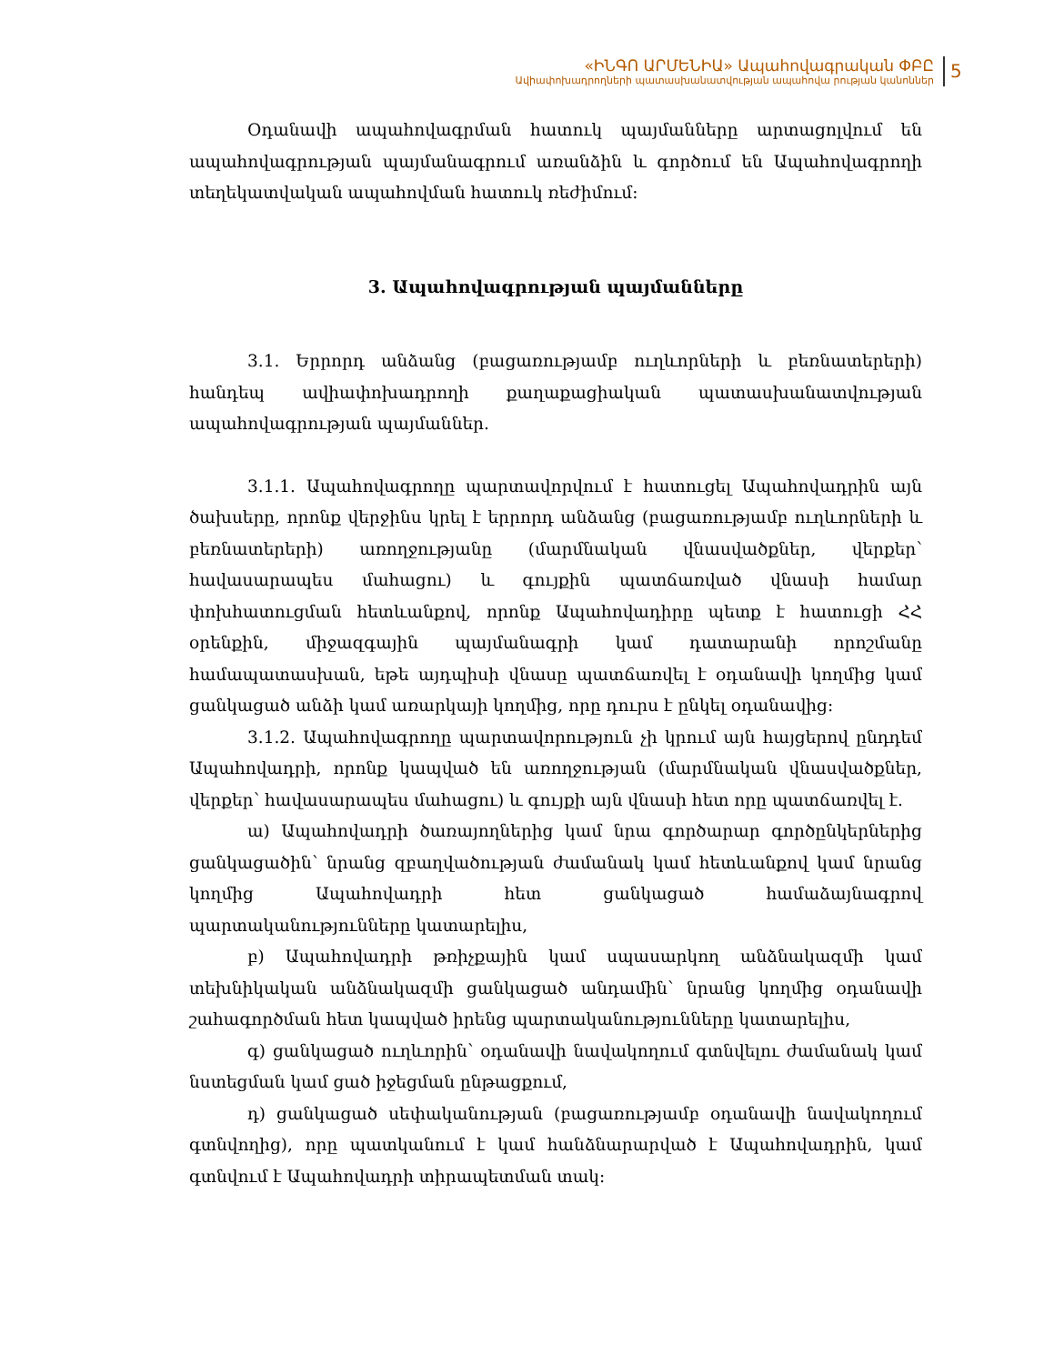«ԻՆԳՈ ԱՐՄԵՆԻԱ» Ապահովագրական ՓԲԸ
Ավիափոխադրողների պատասխանատվության ապահովա րության կանոններ
5
Օդանավի ապահովագրման հատուկ պայմանները արտացոլվում են ապահովագրության պայմանագրում առանձին և գործում են Ապահովագրողի տեղեկատվական ապահովման հատուկ ռեժիմում:
3. Ապահովագրության պայմանները
3.1. Երրորդ անձանց (բացառությամբ ուղևորների և բեռնատերերի) հանդեպ ավիափոխադրողի քաղաքացիական պատասխանատվության ապահովագրության պայմաններ.
3.1.1. Ապահովագրողը պարտավորվում է հատուցել Ապահովադրին այն ծախսերը, որոնք վերջինս կրել է երրորդ անձանց (բացառությամբ ուղևորների և բեռնատերերի) առողջությանը (մարմնական վնասվածքներ, վերքեր՝ հավասարապես մահացու) և գույքին պատճառված վնասի համար փոխհատուցման հետևանքով, որոնք Ապահովադիրը պետք է հատուցի ՀՀ օրենքին, միջազգային պայմանագրի կամ դատարանի որոշմանը համապատասխան, եթե այդպիսի վնասը պատճառվել է օդանավի կողմից կամ ցանկացած անձի կամ առարկայի կողմից, որը դուրս է ընկել օդանավից:
3.1.2. Ապահովագրողը պարտավորություն չի կրում այն հայցերով ընդդեմ Ապահովադրի, որոնք կապված են առողջության (մարմնական վնասվածքներ, վերքեր՝ հավասարապես մահացու) և գույքի այն վնասի հետ որը պատճառվել է.
ա) Ապահովադրի ծառայողներից կամ նրա գործարար գործընկերներից ցանկացածին՝ նրանց զբաղվածության ժամանակ կամ հետևանքով կամ նրանց կողմից Ապահովադրի հետ ցանկացած համաձայնագրով պարտականությունները կատարելիս,
բ) Ապահովադրի թռիչքային կամ սպասարկող անձնակազմի կամ տեխնիկական անձնակազմի ցանկացած անդամին՝ նրանց կողմից օդանավի շահագործման հետ կապված իրենց պարտականությունները կատարելիս,
գ) ցանկացած ուղևորին՝ օդանավի նավակողում գտնվելու ժամանակ կամ նստեցման կամ ցած իջեցման ընթացքում,
դ) ցանկացած սեփականության (բացառությամբ օդանավի նավակողում գտնվողից), որը պատկանում է կամ հանձնարարված է Ապահովադրին, կամ գտնվում է Ապահովադրի տիրապետման տակ: